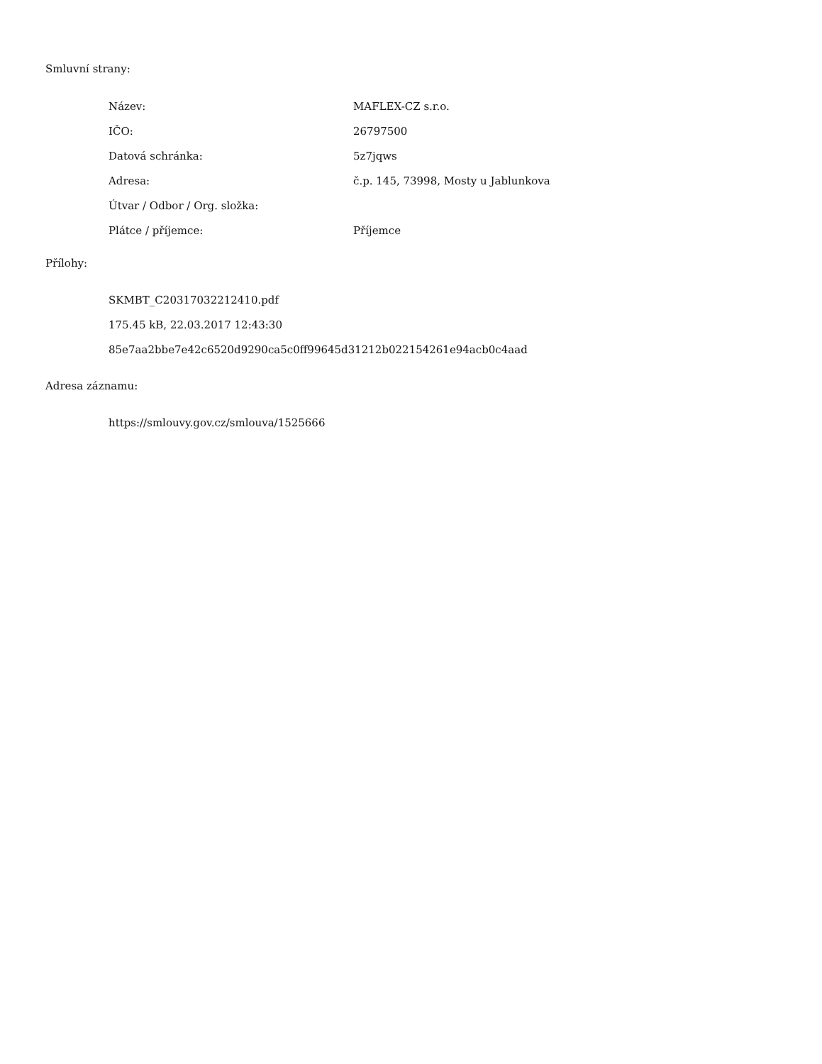Smluvní strany:
| Název: | MAFLEX-CZ s.r.o. |
| IČO: | 26797500 |
| Datová schránka: | 5z7jqws |
| Adresa: | č.p. 145, 73998, Mosty u Jablunkova |
| Útvar / Odbor / Org. složka: | |
| Plátce / příjemce: | Příjemce |
Přílohy:
SKMBT_C20317032212410.pdf
175.45 kB, 22.03.2017 12:43:30
85e7aa2bbe7e42c6520d9290ca5c0ff99645d31212b022154261e94acb0c4aad
Adresa záznamu:
https://smlouvy.gov.cz/smlouva/1525666